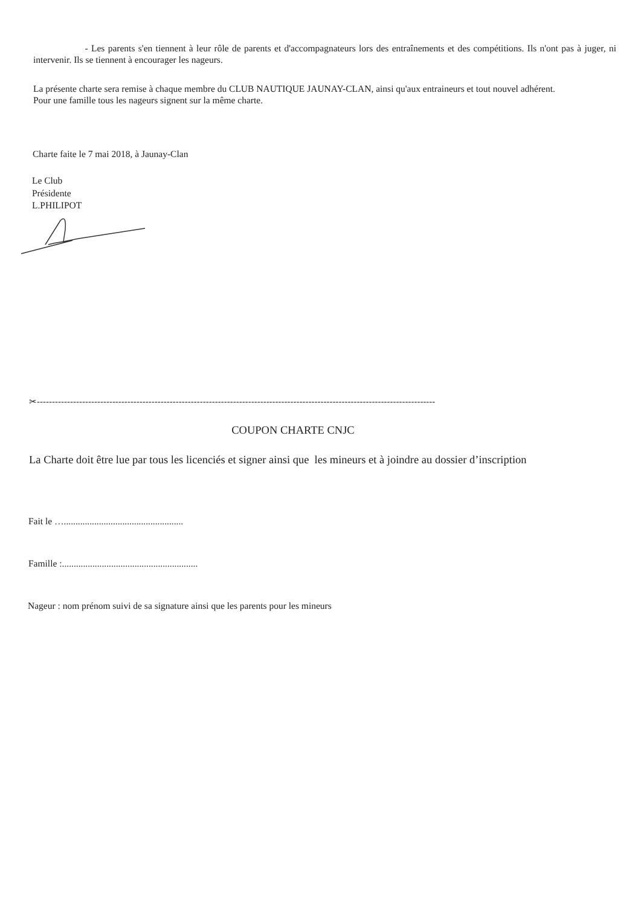- Les parents s'en tiennent à leur rôle de parents et d'accompagnateurs lors des entraînements et des compétitions. Ils n'ont pas à juger, ni intervenir. Ils se tiennent à encourager les nageurs.
La présente charte sera remise à chaque membre du CLUB NAUTIQUE JAUNAY-CLAN, ainsi qu'aux entraineurs et tout nouvel adhérent.
Pour une famille tous les nageurs signent sur la même charte.
Charte faite le 7 mai 2018, à Jaunay-Clan
Le Club
Présidente
L.PHILIPOT
✂------------------------------------------------------------------------------------------------------------------------------------
COUPON CHARTE CNJC
La Charte doit être lue par tous les licenciés et signer ainsi que les mineurs et à joindre au dossier d’inscription
Fait le …...................................................
Famille :..........................................................
Nageur : nom prénom suivi de sa signature ainsi que les parents pour les mineurs